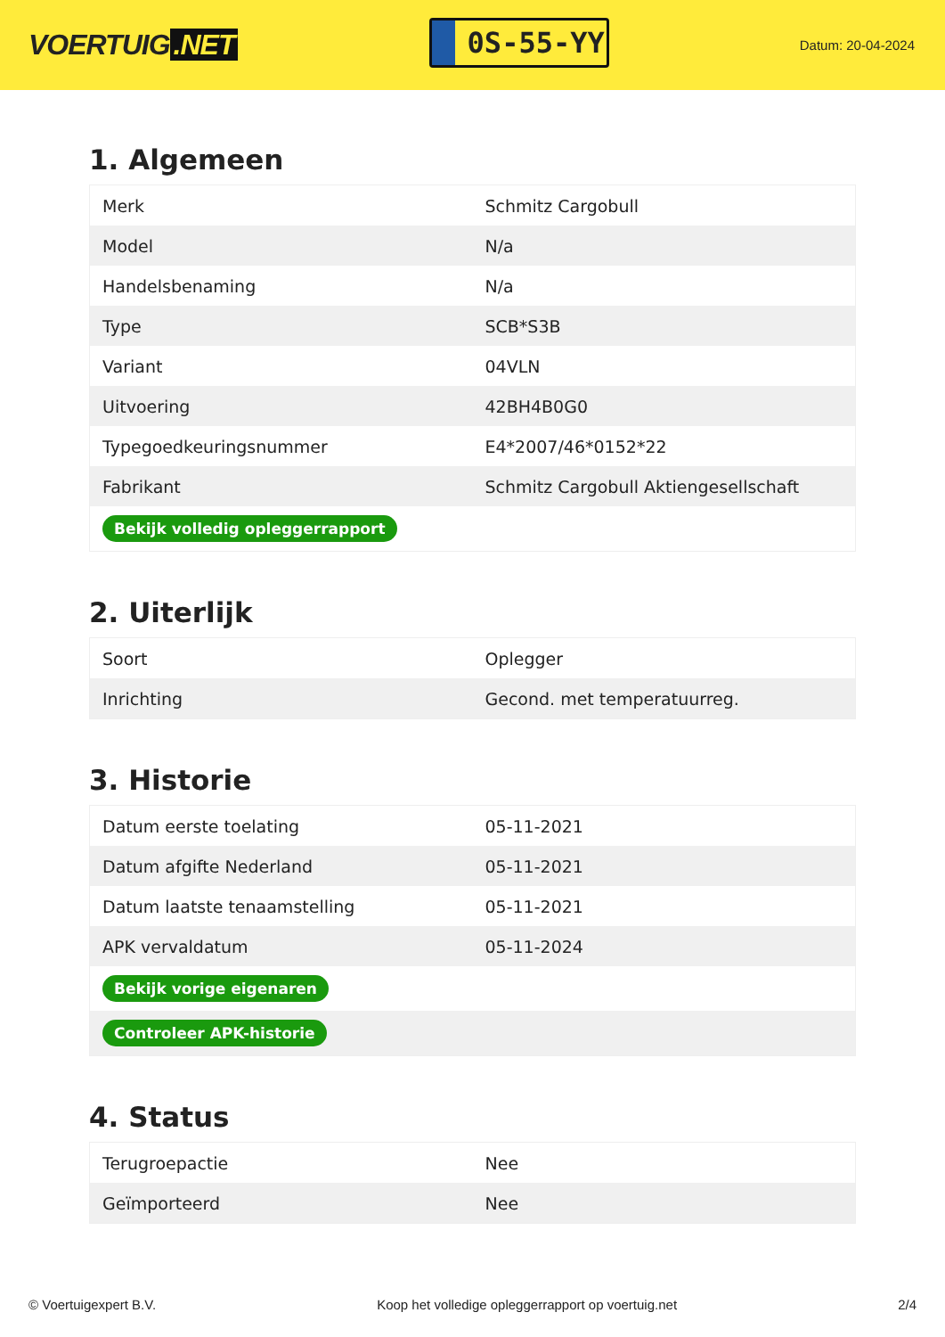VOERTUIG.NET
0S-55-YY
Datum: 20-04-2024
1. Algemeen
| Merk | Schmitz Cargobull |
| Model | N/a |
| Handelsbenaming | N/a |
| Type | SCB*S3B |
| Variant | 04VLN |
| Uitvoering | 42BH4B0G0 |
| Typegoedkeuringsnummer | E4*2007/46*0152*22 |
| Fabrikant | Schmitz Cargobull Aktiengesellschaft |
| Bekijk volledig opleggerrapport | |
2. Uiterlijk
| Soort | Oplegger |
| Inrichting | Gecond. met temperatuurreg. |
3. Historie
| Datum eerste toelating | 05-11-2021 |
| Datum afgifte Nederland | 05-11-2021 |
| Datum laatste tenaamstelling | 05-11-2021 |
| APK vervaldatum | 05-11-2024 |
| Bekijk vorige eigenaren | |
| Controleer APK-historie | |
4. Status
| Terugroepactie | Nee |
| Geïmporteerd | Nee |
© Voertuigexpert B.V. Koop het volledige opleggerrapport op voertuig.net 2/4